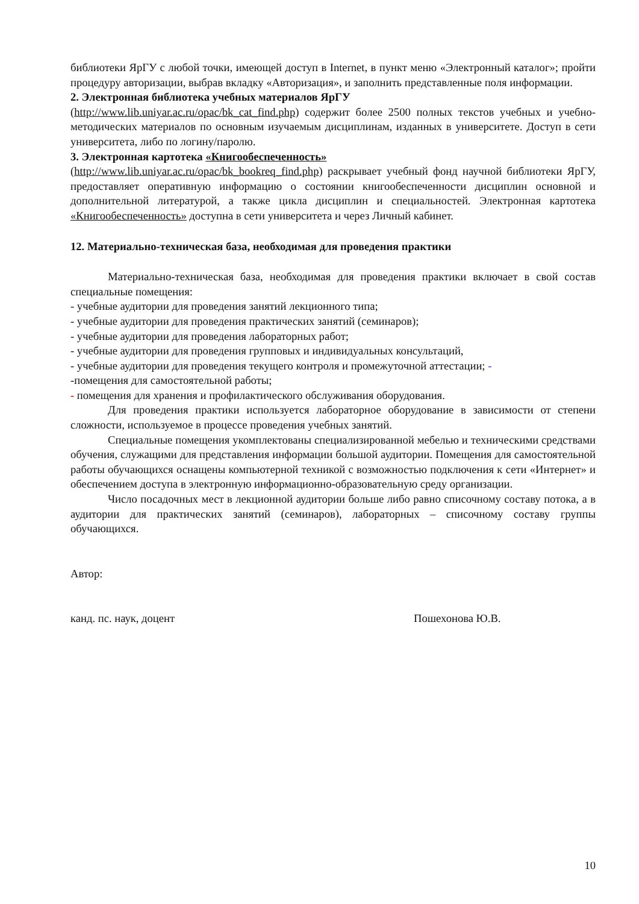библиотеки ЯрГУ с любой точки, имеющей доступ в Internet, в пункт меню «Электронный каталог»; пройти процедуру авторизации, выбрав вкладку «Авторизация», и заполнить представленные поля информации.
2. Электронная библиотека учебных материалов ЯрГУ
(http://www.lib.uniyar.ac.ru/opac/bk_cat_find.php) содержит более 2500 полных текстов учебных и учебно-методических материалов по основным изучаемым дисциплинам, изданных в университете. Доступ в сети университета, либо по логину/паролю.
3. Электронная картотека «Книгообеспеченность»
(http://www.lib.uniyar.ac.ru/opac/bk_bookreq_find.php) раскрывает учебный фонд научной библиотеки ЯрГУ, предоставляет оперативную информацию о состоянии книгообеспеченности дисциплин основной и дополнительной литературой, а также цикла дисциплин и специальностей. Электронная картотека «Книгообеспеченность» доступна в сети университета и через Личный кабинет.
12. Материально-техническая база, необходимая для проведения практики
Материально-техническая база, необходимая для проведения практики включает в свой состав специальные помещения:
- учебные аудитории для проведения занятий лекционного типа;
- учебные аудитории для проведения практических занятий (семинаров);
- учебные аудитории для проведения лабораторных работ;
- учебные аудитории для проведения групповых и индивидуальных консультаций,
- учебные аудитории для проведения текущего контроля и промежуточной аттестации; -
-помещения для самостоятельной работы;
- помещения для хранения и профилактического обслуживания оборудования.
Для проведения практики используется лабораторное оборудование в зависимости от степени сложности, используемое в процессе проведения учебных занятий.
Специальные помещения укомплектованы специализированной мебелью и техническими средствами обучения, служащими для представления информации большой аудитории. Помещения для самостоятельной работы обучающихся оснащены компьютерной техникой с возможностью подключения к сети «Интернет» и обеспечением доступа в электронную информационно-образовательную среду организации.
Число посадочных мест в лекционной аудитории больше либо равно списочному составу потока, а в аудитории для практических занятий (семинаров), лабораторных – списочному составу группы обучающихся.
Автор:
канд. пс. наук, доцент Пошехонова Ю.В.
10